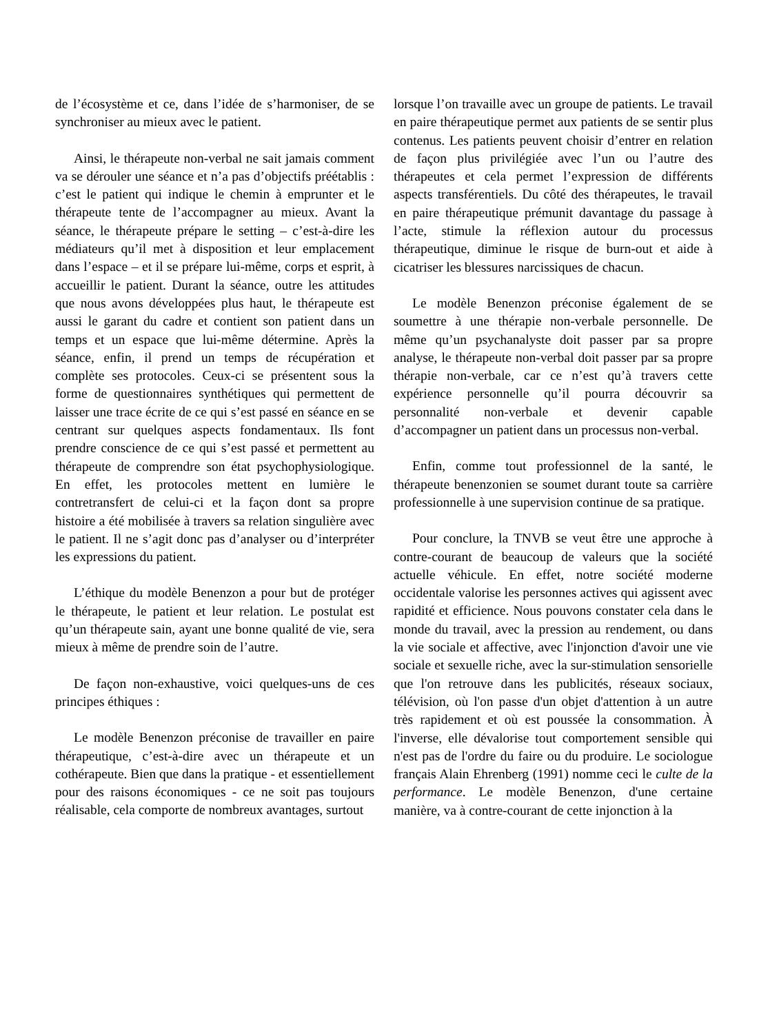de l’écosystème et ce, dans l’idée de s’harmoniser, de se synchroniser au mieux avec le patient.
Ainsi, le thérapeute non-verbal ne sait jamais comment va se dérouler une séance et n’a pas d’objectifs préétablis : c’est le patient qui indique le chemin à emprunter et le thérapeute tente de l’accompagner au mieux. Avant la séance, le thérapeute prépare le setting – c’est-à-dire les médiateurs qu’il met à disposition et leur emplacement dans l’espace – et il se prépare lui-même, corps et esprit, à accueillir le patient. Durant la séance, outre les attitudes que nous avons développées plus haut, le thérapeute est aussi le garant du cadre et contient son patient dans un temps et un espace que lui-même détermine. Après la séance, enfin, il prend un temps de récupération et complète ses protocoles. Ceux-ci se présentent sous la forme de questionnaires synthétiques qui permettent de laisser une trace écrite de ce qui s’est passé en séance en se centrant sur quelques aspects fondamentaux. Ils font prendre conscience de ce qui s’est passé et permettent au thérapeute de comprendre son état psychophysiologique. En effet, les protocoles mettent en lumière le contretransfert de celui-ci et la façon dont sa propre histoire a été mobilisée à travers sa relation singulière avec le patient. Il ne s’agit donc pas d’analyser ou d’interpréter les expressions du patient.
L’éthique du modèle Benenzon a pour but de protéger le thérapeute, le patient et leur relation. Le postulat est qu’un thérapeute sain, ayant une bonne qualité de vie, sera mieux à même de prendre soin de l’autre.
De façon non-exhaustive, voici quelques-uns de ces principes éthiques :
Le modèle Benenzon préconise de travailler en paire thérapeutique, c’est-à-dire avec un thérapeute et un cothérapeute. Bien que dans la pratique - et essentiellement pour des raisons économiques - ce ne soit pas toujours réalisable, cela comporte de nombreux avantages, surtout
lorsque l’on travaille avec un groupe de patients. Le travail en paire thérapeutique permet aux patients de se sentir plus contenus. Les patients peuvent choisir d’entrer en relation de façon plus privilégiée avec l’un ou l’autre des thérapeutes et cela permet l’expression de différents aspects transférentiels. Du côté des thérapeutes, le travail en paire thérapeutique prémunit davantage du passage à l’acte, stimule la réflexion autour du processus thérapeutique, diminue le risque de burn-out et aide à cicatriser les blessures narcissiques de chacun.
Le modèle Benenzon préconise également de se soumettre à une thérapie non-verbale personnelle. De même qu’un psychanalyste doit passer par sa propre analyse, le thérapeute non-verbal doit passer par sa propre thérapie non-verbale, car ce n’est qu’à travers cette expérience personnelle qu’il pourra découvrir sa personnalité non-verbale et devenir capable d’accompagner un patient dans un processus non-verbal.
Enfin, comme tout professionnel de la santé, le thérapeute benenzonien se soumet durant toute sa carrière professionnelle à une supervision continue de sa pratique.
Pour conclure, la TNVB se veut être une approche à contre-courant de beaucoup de valeurs que la société actuelle véhicule. En effet, notre société moderne occidentale valorise les personnes actives qui agissent avec rapidité et efficience. Nous pouvons constater cela dans le monde du travail, avec la pression au rendement, ou dans la vie sociale et affective, avec l'injonction d'avoir une vie sociale et sexuelle riche, avec la sur-stimulation sensorielle que l'on retrouve dans les publicités, réseaux sociaux, télévision, où l'on passe d'un objet d'attention à un autre très rapidement et où est poussée la consommation. À l'inverse, elle dévalorise tout comportement sensible qui n'est pas de l'ordre du faire ou du produire. Le sociologue français Alain Ehrenberg (1991) nomme ceci le culte de la performance. Le modèle Benenzon, d'une certaine manière, va à contre-courant de cette injonction à la